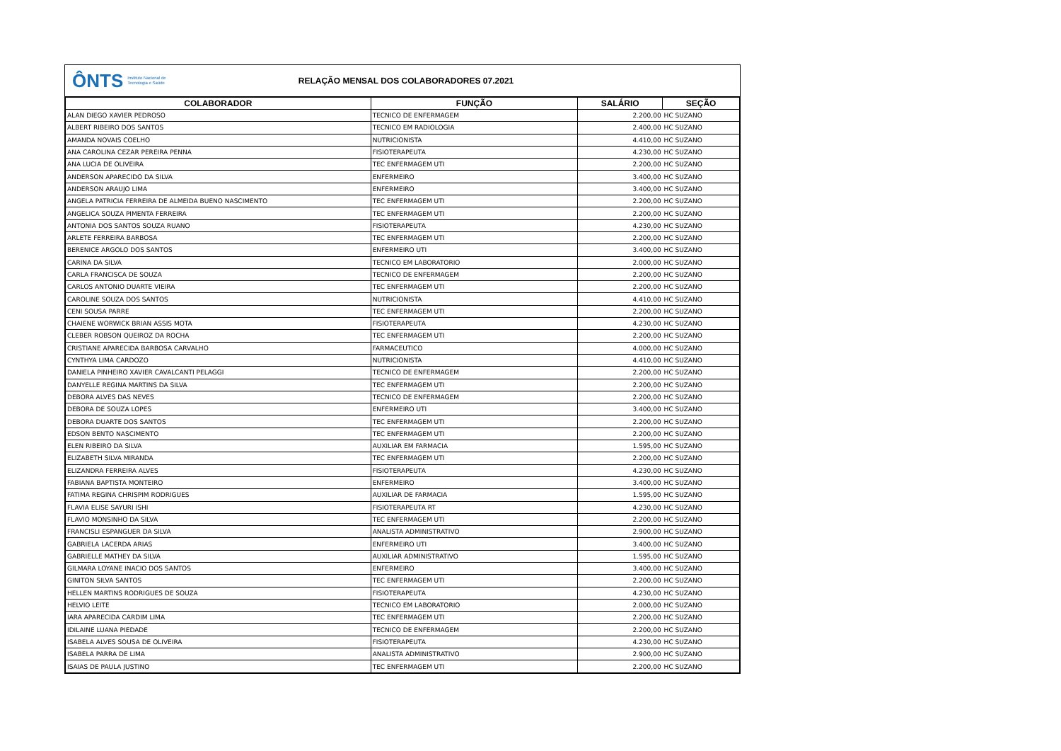ÔNTS Instituto Nacional de
Tecnologia e Saúde
RELAÇÃO MENSAL DOS COLABORADORES 07.2021
| COLABORADOR | FUNÇÃO | SALÁRIO | SEÇÃO |
| --- | --- | --- | --- |
| ALAN DIEGO XAVIER PEDROSO | TECNICO DE ENFERMAGEM | 2.200,00 | HC SUZANO |
| ALBERT RIBEIRO DOS SANTOS | TECNICO EM RADIOLOGIA | 2.400,00 | HC SUZANO |
| AMANDA NOVAIS COELHO | NUTRICIONISTA | 4.410,00 | HC SUZANO |
| ANA CAROLINA CEZAR PEREIRA PENNA | FISIOTERAPEUTA | 4.230,00 | HC SUZANO |
| ANA LUCIA DE OLIVEIRA | TEC ENFERMAGEM UTI | 2.200,00 | HC SUZANO |
| ANDERSON APARECIDO DA SILVA | ENFERMEIRO | 3.400,00 | HC SUZANO |
| ANDERSON ARAUJO LIMA | ENFERMEIRO | 3.400,00 | HC SUZANO |
| ANGELA PATRICIA FERREIRA DE ALMEIDA BUENO NASCIMENTO | TEC ENFERMAGEM UTI | 2.200,00 | HC SUZANO |
| ANGELICA SOUZA PIMENTA FERREIRA | TEC ENFERMAGEM UTI | 2.200,00 | HC SUZANO |
| ANTONIA DOS SANTOS SOUZA RUANO | FISIOTERAPEUTA | 4.230,00 | HC SUZANO |
| ARLETE FERREIRA BARBOSA | TEC ENFERMAGEM UTI | 2.200,00 | HC SUZANO |
| BERENICE ARGOLO DOS SANTOS | ENFERMEIRO UTI | 3.400,00 | HC SUZANO |
| CARINA DA SILVA | TECNICO EM LABORATORIO | 2.000,00 | HC SUZANO |
| CARLA FRANCISCA DE SOUZA | TECNICO DE ENFERMAGEM | 2.200,00 | HC SUZANO |
| CARLOS ANTONIO DUARTE VIEIRA | TEC ENFERMAGEM UTI | 2.200,00 | HC SUZANO |
| CAROLINE SOUZA DOS SANTOS | NUTRICIONISTA | 4.410,00 | HC SUZANO |
| CENI SOUSA PARRE | TEC ENFERMAGEM UTI | 2.200,00 | HC SUZANO |
| CHAIENE WORWICK BRIAN ASSIS MOTA | FISIOTERAPEUTA | 4.230,00 | HC SUZANO |
| CLEBER ROBSON QUEIROZ DA ROCHA | TEC ENFERMAGEM UTI | 2.200,00 | HC SUZANO |
| CRISTIANE APARECIDA BARBOSA CARVALHO | FARMACEUTICO | 4.000,00 | HC SUZANO |
| CYNTHYA LIMA CARDOZO | NUTRICIONISTA | 4.410,00 | HC SUZANO |
| DANIELA PINHEIRO XAVIER CAVALCANTI PELAGGI | TECNICO DE ENFERMAGEM | 2.200,00 | HC SUZANO |
| DANYELLE REGINA MARTINS DA SILVA | TEC ENFERMAGEM UTI | 2.200,00 | HC SUZANO |
| DEBORA ALVES DAS NEVES | TECNICO DE ENFERMAGEM | 2.200,00 | HC SUZANO |
| DEBORA DE SOUZA LOPES | ENFERMEIRO UTI | 3.400,00 | HC SUZANO |
| DEBORA DUARTE DOS SANTOS | TEC ENFERMAGEM UTI | 2.200,00 | HC SUZANO |
| EDSON BENTO NASCIMENTO | TEC ENFERMAGEM UTI | 2.200,00 | HC SUZANO |
| ELEN RIBEIRO DA SILVA | AUXILIAR EM FARMACIA | 1.595,00 | HC SUZANO |
| ELIZABETH SILVA MIRANDA | TEC ENFERMAGEM UTI | 2.200,00 | HC SUZANO |
| ELIZANDRA FERREIRA ALVES | FISIOTERAPEUTA | 4.230,00 | HC SUZANO |
| FABIANA BAPTISTA MONTEIRO | ENFERMEIRO | 3.400,00 | HC SUZANO |
| FATIMA REGINA CHRISPIM RODRIGUES | AUXILIAR DE FARMACIA | 1.595,00 | HC SUZANO |
| FLAVIA ELISE SAYURI ISHI | FISIOTERAPEUTA RT | 4.230,00 | HC SUZANO |
| FLAVIO MONSINHO DA SILVA | TEC ENFERMAGEM UTI | 2.200,00 | HC SUZANO |
| FRANCISLI ESPANGUER DA SILVA | ANALISTA ADMINISTRATIVO | 2.900,00 | HC SUZANO |
| GABRIELA LACERDA ARIAS | ENFERMEIRO UTI | 3.400,00 | HC SUZANO |
| GABRIELLE MATHEY DA SILVA | AUXILIAR ADMINISTRATIVO | 1.595,00 | HC SUZANO |
| GILMARA LOYANE INACIO DOS SANTOS | ENFERMEIRO | 3.400,00 | HC SUZANO |
| GINITON SILVA SANTOS | TEC ENFERMAGEM UTI | 2.200,00 | HC SUZANO |
| HELLEN MARTINS RODRIGUES DE SOUZA | FISIOTERAPEUTA | 4.230,00 | HC SUZANO |
| HELVIO LEITE | TECNICO EM LABORATORIO | 2.000,00 | HC SUZANO |
| IARA APARECIDA CARDIM LIMA | TEC ENFERMAGEM UTI | 2.200,00 | HC SUZANO |
| IDILAINE LUANA PIEDADE | TECNICO DE ENFERMAGEM | 2.200,00 | HC SUZANO |
| ISABELA ALVES SOUSA DE OLIVEIRA | FISIOTERAPEUTA | 4.230,00 | HC SUZANO |
| ISABELA PARRA DE LIMA | ANALISTA ADMINISTRATIVO | 2.900,00 | HC SUZANO |
| ISAIAS DE PAULA JUSTINO | TEC ENFERMAGEM UTI | 2.200,00 | HC SUZANO |